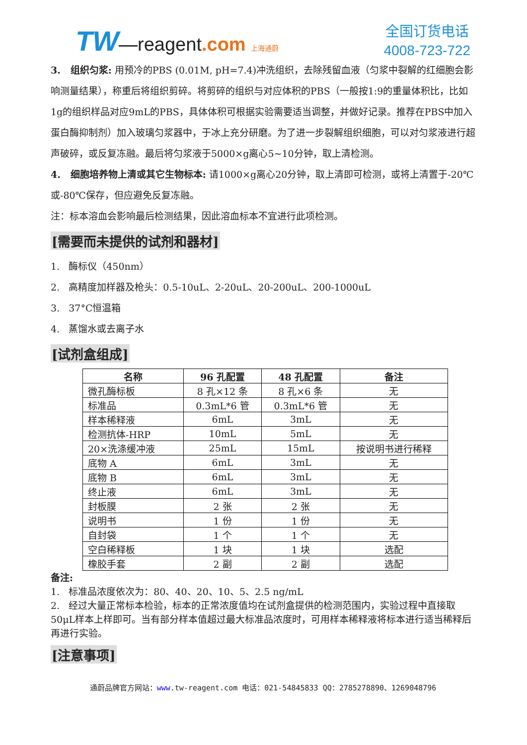TW—reagent.com 上海通蔚
全国订货电话
4008-723-722
3. 组织匀浆: 用预冷的PBS (0.01M, pH=7.4)冲洗组织，去除残留血液（匀浆中裂解的红细胞会影响测量结果），称重后将组织剪碎。将剪碎的组织与对应体积的PBS（一般按1:9的重量体积比，比如1g的组织样品对应9mL的PBS，具体体积可根据实验需要适当调整，并做好记录。推荐在PBS中加入蛋白酶抑制剂）加入玻璃匀浆器中，于冰上充分研磨。为了进一步裂解组织细胞，可以对匀浆液进行超声破碎，或反复冻融。最后将匀浆液于5000×g离心5~10分钟，取上清检测。
4. 细胞培养物上清或其它生物标本: 请1000×g离心20分钟，取上清即可检测，或将上清置于-20℃或-80℃保存，但应避免反复冻融。
注：标本溶血会影响最后检测结果，因此溶血标本不宜进行此项检测。
[需要而未提供的试剂和器材]
1. 酶标仪（450nm）
2. 高精度加样器及枪头：0.5-10uL、2-20uL、20-200uL、200-1000uL
3. 37°C恒温箱
4. 蒸馏水或去离子水
[试剂盒组成]
| 名称 | 96 孔配置 | 48 孔配置 | 备注 |
| --- | --- | --- | --- |
| 微孔酶标板 | 8 孔×12 条 | 8 孔×6 条 | 无 |
| 标准品 | 0.3mL*6 管 | 0.3mL*6 管 | 无 |
| 样本稀释液 | 6mL | 3mL | 无 |
| 检测抗体-HRP | 10mL | 5mL | 无 |
| 20×洗涤缓冲液 | 25mL | 15mL | 按说明书进行稀释 |
| 底物 A | 6mL | 3mL | 无 |
| 底物 B | 6mL | 3mL | 无 |
| 终止液 | 6mL | 3mL | 无 |
| 封板膜 | 2 张 | 2 张 | 无 |
| 说明书 | 1 份 | 1 份 | 无 |
| 自封袋 | 1 个 | 1 个 | 无 |
| 空白稀释板 | 1 块 | 1 块 | 选配 |
| 橡胶手套 | 2 副 | 2 副 | 选配 |
备注:
1. 标准品浓度依次为：80、40、20、10、5、2.5 ng/mL
2. 经过大量正常标本检验，标本的正常浓度值均在试剂盒提供的检测范围内，实验过程中直接取50μL样本上样即可。当有部分样本值超过最大标准品浓度时，可用样本稀释液将标本进行适当稀释后再进行实验。
[注意事项]
通蔚品牌官方网站：www. tw-reagent.com 电话：021-54845833 QQ：2785278890、1269048796